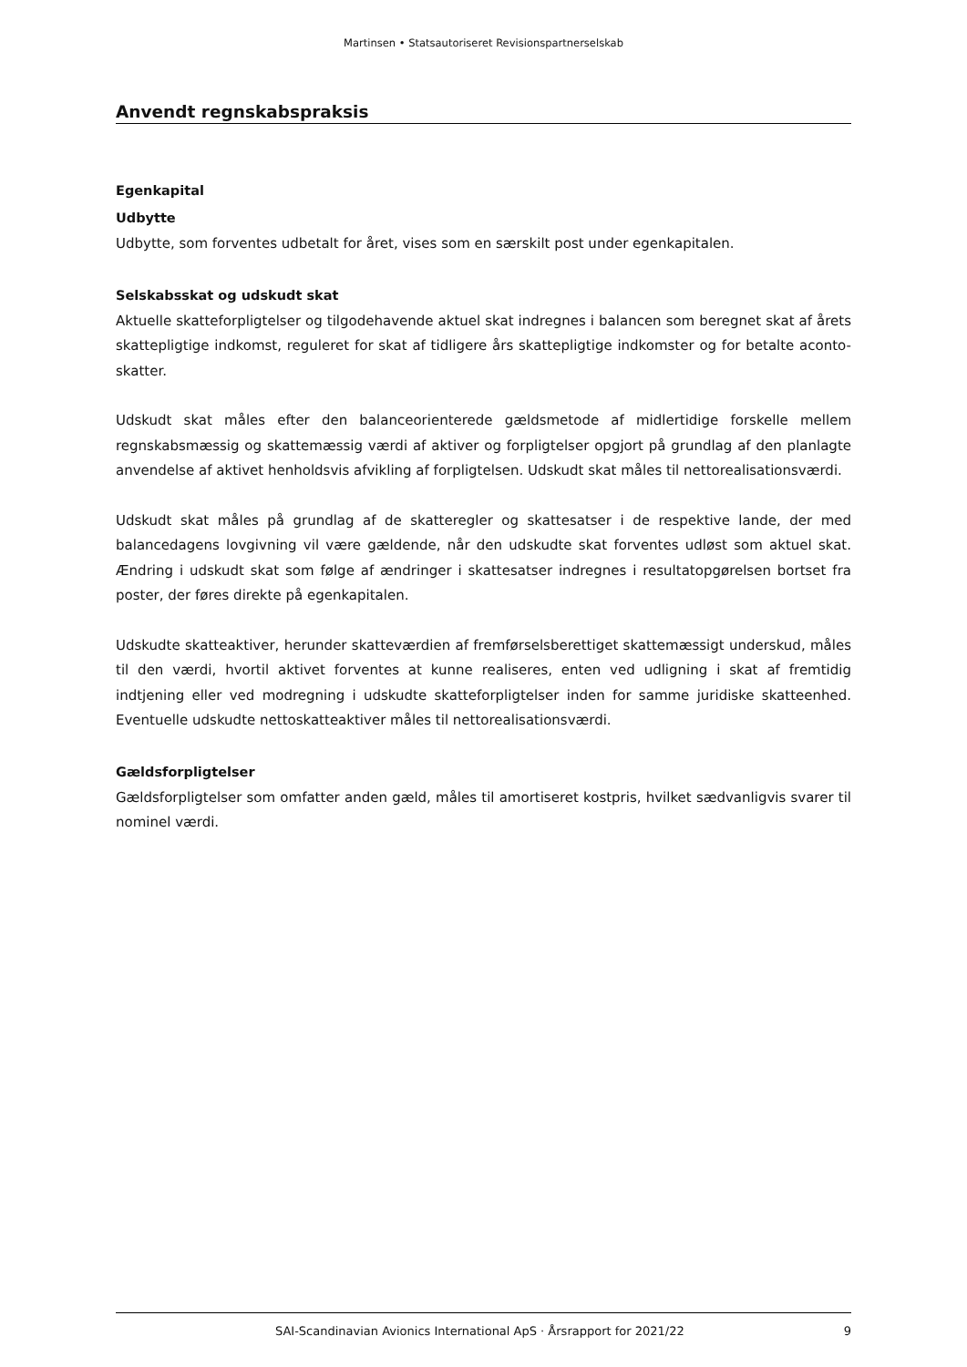Martinsen • Statsautoriseret Revisionspartnerselskab
Anvendt regnskabspraksis
Egenkapital
Udbytte
Udbytte, som forventes udbetalt for året, vises som en særskilt post under egenkapitalen.
Selskabsskat og udskudt skat
Aktuelle skatteforpligtelser og tilgodehavende aktuel skat indregnes i balancen som beregnet skat af årets skattepligtige indkomst, reguleret for skat af tidligere års skattepligtige indkomster og for betalte aconto-skatter.
Udskudt skat måles efter den balanceorienterede gældsmetode af midlertidige forskelle mellem regnskabsmæssig og skattemæssig værdi af aktiver og forpligtelser opgjort på grundlag af den planlagte anvendelse af aktivet henholdsvis afvikling af forpligtelsen. Udskudt skat måles til nettorealisationsværdi.
Udskudt skat måles på grundlag af de skatteregler og skattesatser i de respektive lande, der med balancedagens lovgivning vil være gældende, når den udskudte skat forventes udløst som aktuel skat. Ændring i udskudt skat som følge af ændringer i skattesatser indregnes i resultatopgørelsen bortset fra poster, der føres direkte på egenkapitalen.
Udskudte skatteaktiver, herunder skatteværdien af fremførselsberettiget skattemæssigt underskud, måles til den værdi, hvortil aktivet forventes at kunne realiseres, enten ved udligning i skat af fremtidig indtjening eller ved modregning i udskudte skatteforpligtelser inden for samme juridiske skatteenhed. Eventuelle udskudte nettoskatteaktiver måles til nettorealisationsværdi.
Gældsforpligtelser
Gældsforpligtelser som omfatter anden gæld, måles til amortiseret kostpris, hvilket sædvanligvis svarer til nominel værdi.
SAI-Scandinavian Avionics International ApS · Årsrapport for 2021/22 9